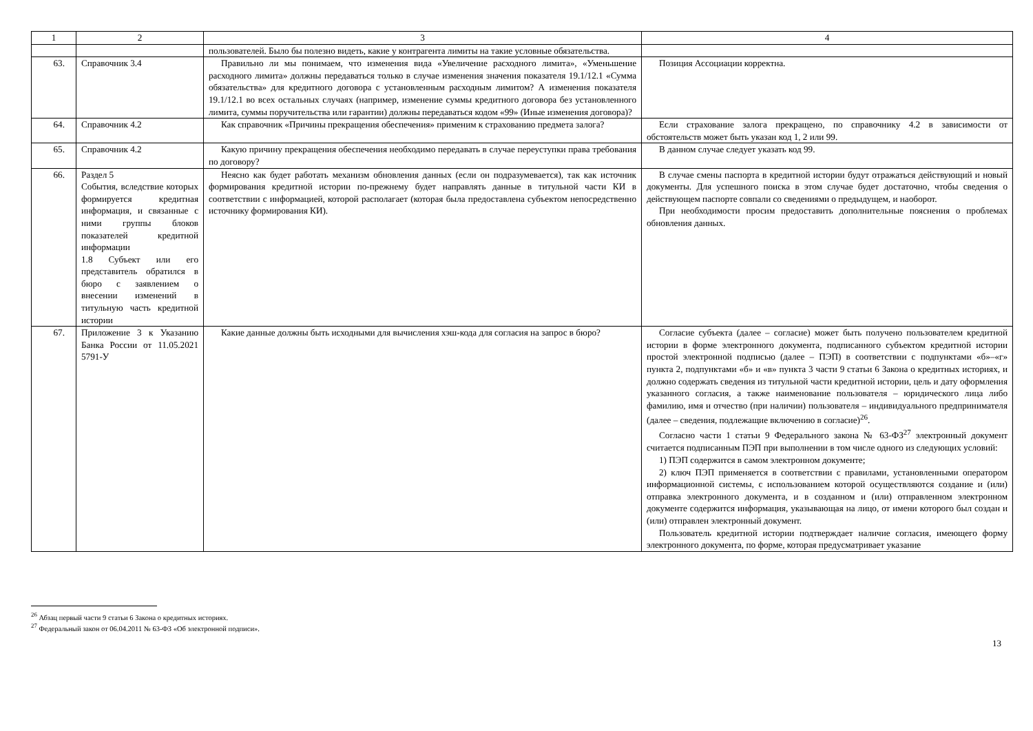| 1 | 2 | 3 | 4 |
| --- | --- | --- | --- |
| | | пользователей. Было бы полезно видеть, какие у контрагента лимиты на такие условные обязательства. | |
| 63. | Справочник 3.4 | Правильно ли мы понимаем, что изменения вида «Увеличение расходного лимита», «Уменьшение расходного лимита» должны передаваться только в случае изменения значения показателя 19.1/12.1 «Сумма обязательства» для кредитного договора с установленным расходным лимитом? А изменения показателя 19.1/12.1 во всех остальных случаях (например, изменение суммы кредитного договора без установленного лимита, суммы поручительства или гарантии) должны передаваться кодом «99» (Иные изменения договора)? | Позиция Ассоциации корректна. |
| 64. | Справочник 4.2 | Как справочник «Причины прекращения обеспечения» применим к страхованию предмета залога? | Если страхование залога прекращено, по справочнику 4.2 в зависимости от обстоятельств может быть указан код 1, 2 или 99. |
| 65. | Справочник 4.2 | Какую причину прекращения обеспечения необходимо передавать в случае переуступки права требования по договору? | В данном случае следует указать код 99. |
| 66. | Раздел 5 События, вследствие которых формируется кредитная информация, и связанные с ними группы блоков показателей кредитной информации 1.8 Субъект или его представитель обратился в бюро с заявлением о внесении изменений в титульную часть кредитной истории | Неясно как будет работать механизм обновления данных (если он подразумевается), так как источник формирования кредитной истории по-прежнему будет направлять данные в титульной части КИ в соответствии с информацией, которой располагает (которая была предоставлена субъектом непосредственно источнику формирования КИ). | В случае смены паспорта в кредитной истории будут отражаться действующий и новый документы. Для успешного поиска в этом случае будет достаточно, чтобы сведения о действующем паспорте совпали со сведениями о предыдущем, и наоборот. При необходимости просим предоставить дополнительные пояснения о проблемах обновления данных. |
| 67. | Приложение 3 к Указанию Банка России от 11.05.2021 5791-У | Какие данные должны быть исходными для вычисления хэш-кода для согласия на запрос в бюро? | Согласие субъекта (далее – согласие) может быть получено пользователем кредитной истории в форме электронного документа, подписанного субъектом кредитной истории простой электронной подписью (далее – ПЭП) в соответствии с подпунктами «б»–«г» пункта 2, подпунктами «б» и «в» пункта 3 части 9 статьи 6 Закона о кредитных историях, и должно содержать сведения из титульной части кредитной истории, цель и дату оформления указанного согласия, а также наименование пользователя – юридического лица либо фамилию, имя и отчество (при наличии) пользователя – индивидуального предпринимателя (далее – сведения, подлежащие включению в согласие)<sup>26</sup>. Согласно части 1 статьи 9 Федерального закона № 63-ФЗ<sup>27</sup> электронный документ считается подписанным ПЭП при выполнении в том числе одного из следующих условий: 1) ПЭП содержится в самом электронном документе; 2) ключ ПЭП применяется в соответствии с правилами, установленными оператором информационной системы, с использованием которой осуществляются создание и (или) отправка электронного документа, и в созданном и (или) отправленном электронном документе содержится информация, указывающая на лицо, от имени которого был создан и (или) отправлен электронный документ. Пользователь кредитной истории подтверждает наличие согласия, имеющего форму электронного документа, по форме, которая предусматривает указание |
<sup>26</sup> Абзац первый части 9 статьи 6 Закона о кредитных историях.
<sup>27</sup> Федеральный закон от 06.04.2011 № 63-ФЗ «Об электронной подписи».
13